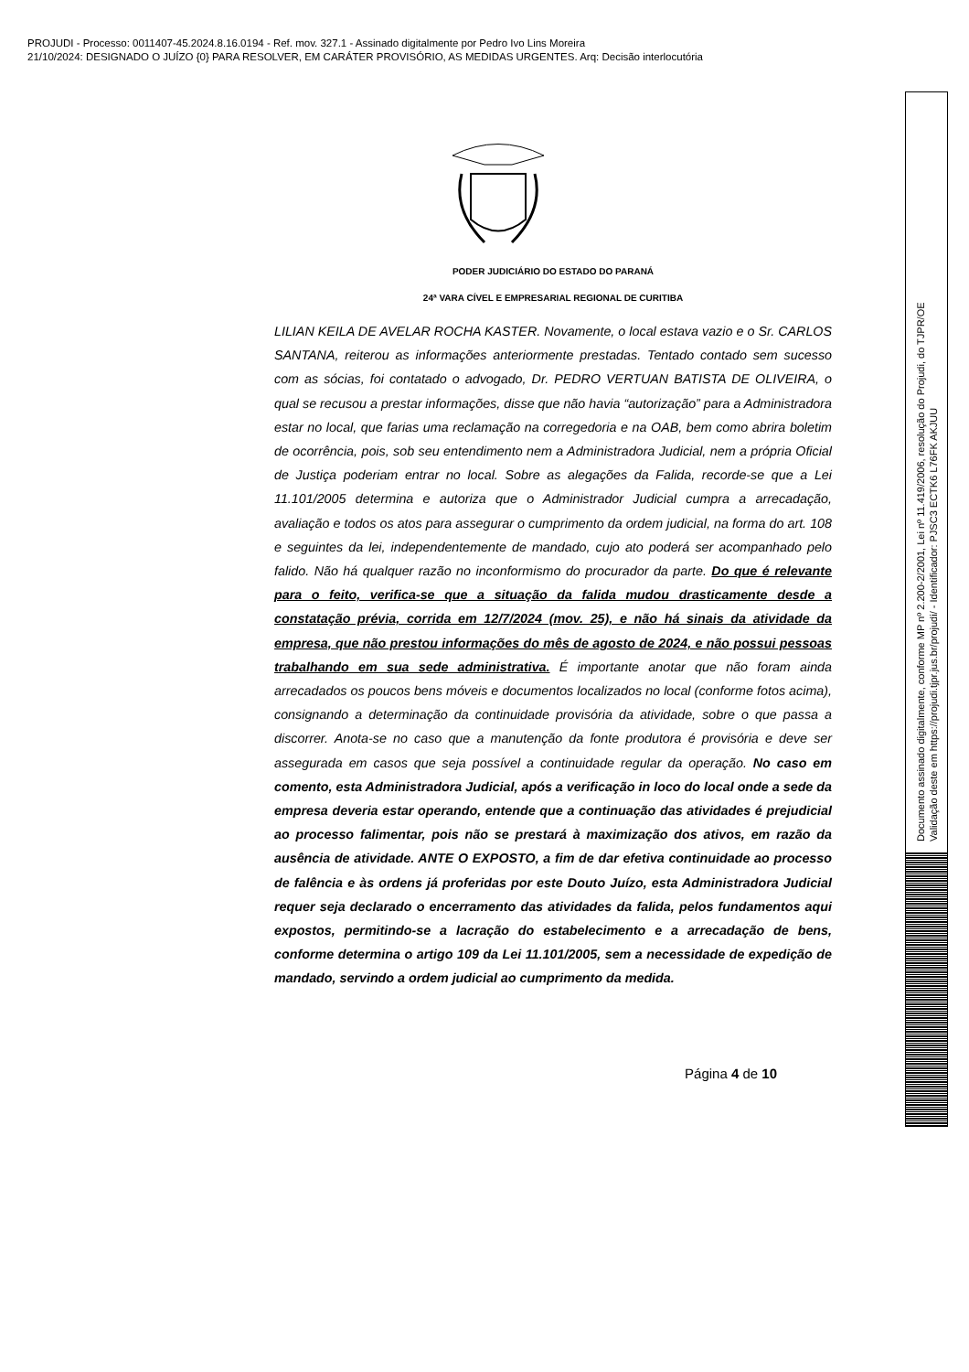PROJUDI - Processo: 0011407-45.2024.8.16.0194 - Ref. mov. 327.1 - Assinado digitalmente por Pedro Ivo Lins Moreira
21/10/2024: DESIGNADO O JUÍZO {0} PARA RESOLVER, EM CARÁTER PROVISÓRIO, AS MEDIDAS URGENTES. Arq: Decisão interlocutória
Documento assinado digitalmente, conforme MP nº 2.200-2/2001, Lei nº 11.419/2006, resolução do Projudi, do TJPR/OE
Validação deste em https://projudi.tjpr.jus.br/projudi/ - Identificador: PJSC3 ECTK6 L76FK AKJUU
PODER JUDICIÁRIO DO ESTADO DO PARANÁ
24ª VARA CÍVEL E EMPRESARIAL REGIONAL DE CURITIBA
LILIAN KEILA DE AVELAR ROCHA KASTER. Novamente, o local estava vazio e o Sr. CARLOS SANTANA, reiterou as informações anteriormente prestadas. Tentado contado sem sucesso com as sócias, foi contatado o advogado, Dr. PEDRO VERTUAN BATISTA DE OLIVEIRA, o qual se recusou a prestar informações, disse que não havia “autorização” para a Administradora estar no local, que farias uma reclamação na corregedoria e na OAB, bem como abrira boletim de ocorrência, pois, sob seu entendimento nem a Administradora Judicial, nem a própria Oficial de Justiça poderiam entrar no local. Sobre as alegações da Falida, recorde-se que a Lei 11.101/2005 determina e autoriza que o Administrador Judicial cumpra a arrecadação, avaliação e todos os atos para assegurar o cumprimento da ordem judicial, na forma do art. 108 e seguintes da lei, independentemente de mandado, cujo ato poderá ser acompanhado pelo falido. Não há qualquer razão no inconformismo do procurador da parte. Do que é relevante para o feito, verifica-se que a situação da falida mudou drasticamente desde a constatação prévia, corrida em 12/7/2024 (mov. 25), e não há sinais da atividade da empresa, que não prestou informações do mês de agosto de 2024, e não possui pessoas trabalhando em sua sede administrativa. É importante anotar que não foram ainda arrecadados os poucos bens móveis e documentos localizados no local (conforme fotos acima), consignando a determinação da continuidade provisória da atividade, sobre o que passa a discorrer. Anota-se no caso que a manutenção da fonte produtora é provisória e deve ser assegurada em casos que seja possível a continuidade regular da operação. No caso em comento, esta Administradora Judicial, após a verificação in loco do local onde a sede da empresa deveria estar operando, entende que a continuação das atividades é prejudicial ao processo falimentar, pois não se prestará à maximização dos ativos, em razão da ausência de atividade. ANTE O EXPOSTO, a fim de dar efetiva continuidade ao processo de falência e às ordens já proferidas por este Douto Juízo, esta Administradora Judicial requer seja declarado o encerramento das atividades da falida, pelos fundamentos aqui expostos, permitindo-se a lacração do estabelecimento e a arrecadação de bens, conforme determina o artigo 109 da Lei 11.101/2005, sem a necessidade de expedição de mandado, servindo a ordem judicial ao cumprimento da medida.
Página 4 de 10